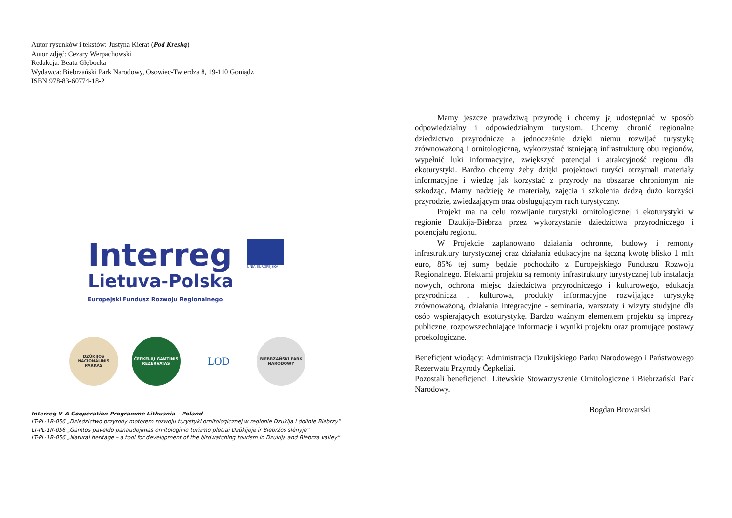Autor rysunków i tekstów: Justyna Kierat (Pod Kreską)
Autor zdjęć: Cezary Werpachowski
Redakcja: Beata Głębocka
Wydawca: Biebrzański Park Narodowy, Osowiec-Twierdza 8, 19-110 Goniądz
ISBN 978-83-60774-18-2
Interreg
Lietuva-Polska
Europejski Fundusz Rozwoju Regionalnego
UNIA EUROPEJSKA
DZŪKIJOS NACIONALINIS PARKAS
ČEPKELIŲ GAMTINIS REZERVATAS
LOD
BIEBRZAŃSKI PARK NARODOWY
Interreg V–A Cooperation Programme Lithuania – Poland
LT-PL-1R-056 „Dziedzictwo przyrody motorem rozwoju turystyki ornitologicznej w regionie Dzukija i dolinie Biebrzy”
LT-PL-1R-056 „Gamtos paveldo panaudojimas ornitologinio turizmo plėtrai Dzūkijoje ir Biebržos slėnyje“
LT-PL-1R-056 „Natural heritage – a tool for development of the birdwatching tourism in Dzukija and Biebrza valley”
Mamy jeszcze prawdziwą przyrodę i chcemy ją udostępniać w sposób odpowiedzialny i odpowiedzialnym turystom. Chcemy chronić regionalne dziedzictwo przyrodnicze a jednocześnie dzięki niemu rozwijać turystykę zrównoważoną i ornitologiczną, wykorzystać istniejącą infrastrukturę obu regionów, wypełnić luki informacyjne, zwiększyć potencjał i atrakcyjność regionu dla ekoturystyki. Bardzo chcemy żeby dzięki projektowi turyści otrzymali materiały informacyjne i wiedzę jak korzystać z przyrody na obszarze chronionym nie szkodząc. Mamy nadzieję że materiały, zajęcia i szkolenia dadzą dużo korzyści przyrodzie, zwiedzającym oraz obsługującym ruch turystyczny.
Projekt ma na celu rozwijanie turystyki ornitologicznej i ekoturystyki w regionie Dzukija-Biebrza przez wykorzystanie dziedzictwa przyrodniczego i potencjału regionu.
W Projekcie zaplanowano działania ochronne, budowy i remonty infrastruktury turystycznej oraz działania edukacyjne na łączną kwotę blisko 1 mln euro, 85% tej sumy będzie pochodziło z Europejskiego Funduszu Rozwoju Regionalnego. Efektami projektu są remonty infrastruktury turystycznej lub instalacja nowych, ochrona miejsc dziedzictwa przyrodniczego i kulturowego, edukacja przyrodnicza i kulturowa, produkty informacyjne rozwijające turystykę zrównoważoną, działania integracyjne - seminaria, warsztaty i wizyty studyjne dla osób wspierających ekoturystykę. Bardzo ważnym elementem projektu są imprezy publiczne, rozpowszechniające informacje i wyniki projektu oraz promujące postawy proekologiczne.
Beneficjent wiodący: Administracja Dzukijskiego Parku Narodowego i Państwowego Rezerwatu Przyrody Čepkeliai.
Pozostali beneficjenci: Litewskie Stowarzyszenie Ornitologiczne i Biebrzański Park Narodowy.
Bogdan Browarski